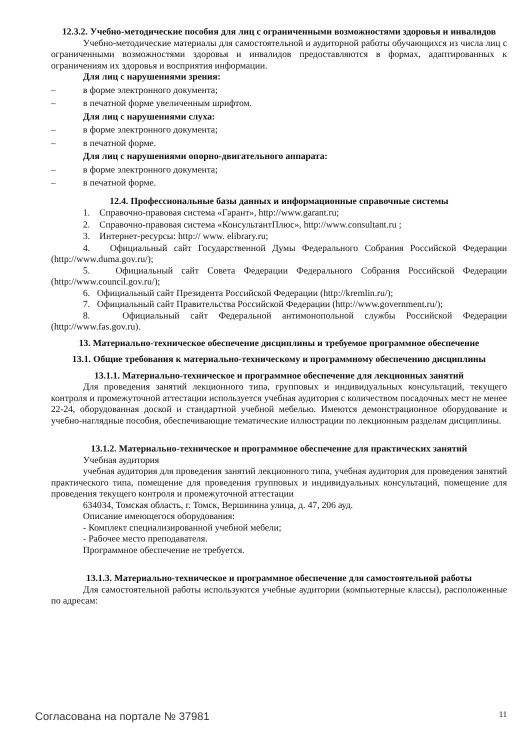12.3.2. Учебно-методические пособия для лиц с ограниченными возможностями здоровья и инвалидов
Учебно-методические материалы для самостоятельной и аудиторной работы обучающихся из числа лиц с ограниченными возможностями здоровья и инвалидов предоставляются в формах, адаптированных к ограничениям их здоровья и восприятия информации.
Для лиц с нарушениями зрения:
– в форме электронного документа;
– в печатной форме увеличенным шрифтом.
Для лиц с нарушениями слуха:
– в форме электронного документа;
– в печатной форме.
Для лиц с нарушениями опорно-двигательного аппарата:
– в форме электронного документа;
– в печатной форме.
12.4. Профессиональные базы данных и информационные справочные системы
1. Справочно-правовая система «Гарант», http://www.garant.ru;
2. Справочно-правовая система «КонсультантПлюс», http://www.consultant.ru ;
3. Интернет-ресурсы: http:// www. elibrary.ru;
4. Официальный сайт Государственной Думы Федерального Собрания Российской Федерации (http://www.duma.gov.ru/);
5. Официальный сайт Совета Федерации Федерального Собрания Российской Федерации (http://www.council.gov.ru/);
6. Официальный сайт Президента Российской Федерации (http://kremlin.ru/);
7. Официальный сайт Правительства Российской Федерации (http://www.government.ru/);
8. Официальный сайт Федеральной антимонопольной службы Российской Федерации (http://www.fas.gov.ru).
13. Материально-техническое обеспечение дисциплины и требуемое программное обеспечение
13.1. Общие требования к материально-техническому и программному обеспечению дисциплины
13.1.1. Материально-техническое и программное обеспечение для лекционных занятий
Для проведения занятий лекционного типа, групповых и индивидуальных консультаций, текущего контроля и промежуточной аттестации используется учебная аудитория с количеством посадочных мест не менее 22-24, оборудованная доской и стандартной учебной мебелью. Имеются демонстрационное оборудование и учебно-наглядные пособия, обеспечивающие тематические иллюстрации по лекционным разделам дисциплины.
13.1.2. Материально-техническое и программное обеспечение для практических занятий
Учебная аудитория
учебная аудитория для проведения занятий лекционного типа, учебная аудитория для проведения занятий практического типа, помещение для проведения групповых и индивидуальных консультаций, помещение для проведения текущего контроля и промежуточной аттестации
634034, Томская область, г. Томск, Вершинина улица, д. 47, 206 ауд.
Описание имеющегося оборудования:
- Комплект специализированной учебной мебели;
- Рабочее место преподавателя.
Программное обеспечение не требуется.
13.1.3. Материально-техническое и программное обеспечение для самостоятельной работы
Для самостоятельной работы используются учебные аудитории (компьютерные классы), расположенные по адресам:
Согласована на портале № 37981 11